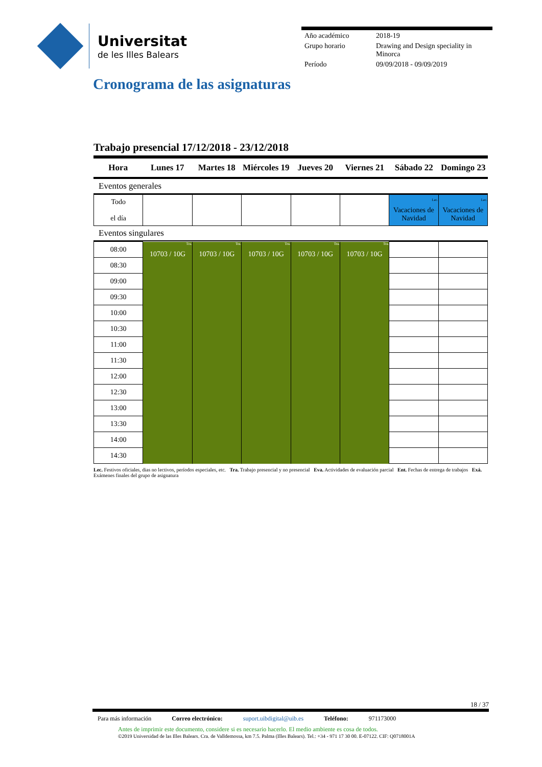Universitat
de les Illes Balears
| Año académico | 2018-19 |
| Grupo horario | Drawing and Design speciality in Minorca |
| Período | 09/09/2018 - 09/09/2019 |
Cronograma de las asignaturas
Trabajo presencial 17/12/2018 - 23/12/2018
| Hora | Lunes 17 | Martes 18 | Miércoles 19 | Jueves 20 | Viernes 21 | Sábado 22 | Domingo 23 |
| --- | --- | --- | --- | --- | --- | --- | --- |
Eventos generales
| Todo el día | | | | | | Lec. Vacaciones de Navidad | Lec. Vacaciones de Navidad |
Eventos singulares
| 08:00 | Tra. 10703 / 10G | Tra. 10703 / 10G | Tra. 10703 / 10G | Tra. 10703 / 10G | Tra. 10703 / 10G | | |
| 08:30 | | | | | | | |
| 09:00 | | | | | | | |
| 09:30 | | | | | | | |
| 10:00 | | | | | | | |
| 10:30 | | | | | | | |
| 11:00 | | | | | | | |
| 11:30 | | | | | | | |
| 12:00 | | | | | | | |
| 12:30 | | | | | | | |
| 13:00 | | | | | | | |
| 13:30 | | | | | | | |
| 14:00 | | | | | | | |
| 14:30 | | | | | | | |
Lec. Festivos oficiales, dias no lectivos, períodos especiales, etc. Tra. Trabajo presencial y no presencial Eva. Actividades de evaluación parcial Ent. Fechas de entrega de trabajos Exá. Exámenes finales del grupo de asignatura
18 / 37
Para más información Correo electrónico: suport.uibdigital@uib.es Teléfono: 971173000
Antes de imprimir este documento, considere si es necesario hacerlo. El medio ambiente es cosa de todos.
©2019 Universidad de las Illes Balears. Cra. de Valldemossa, km 7.5. Palma (Illes Balears). Tel.: +34 - 971 17 30 00. E-07122. CIF: Q0718001A